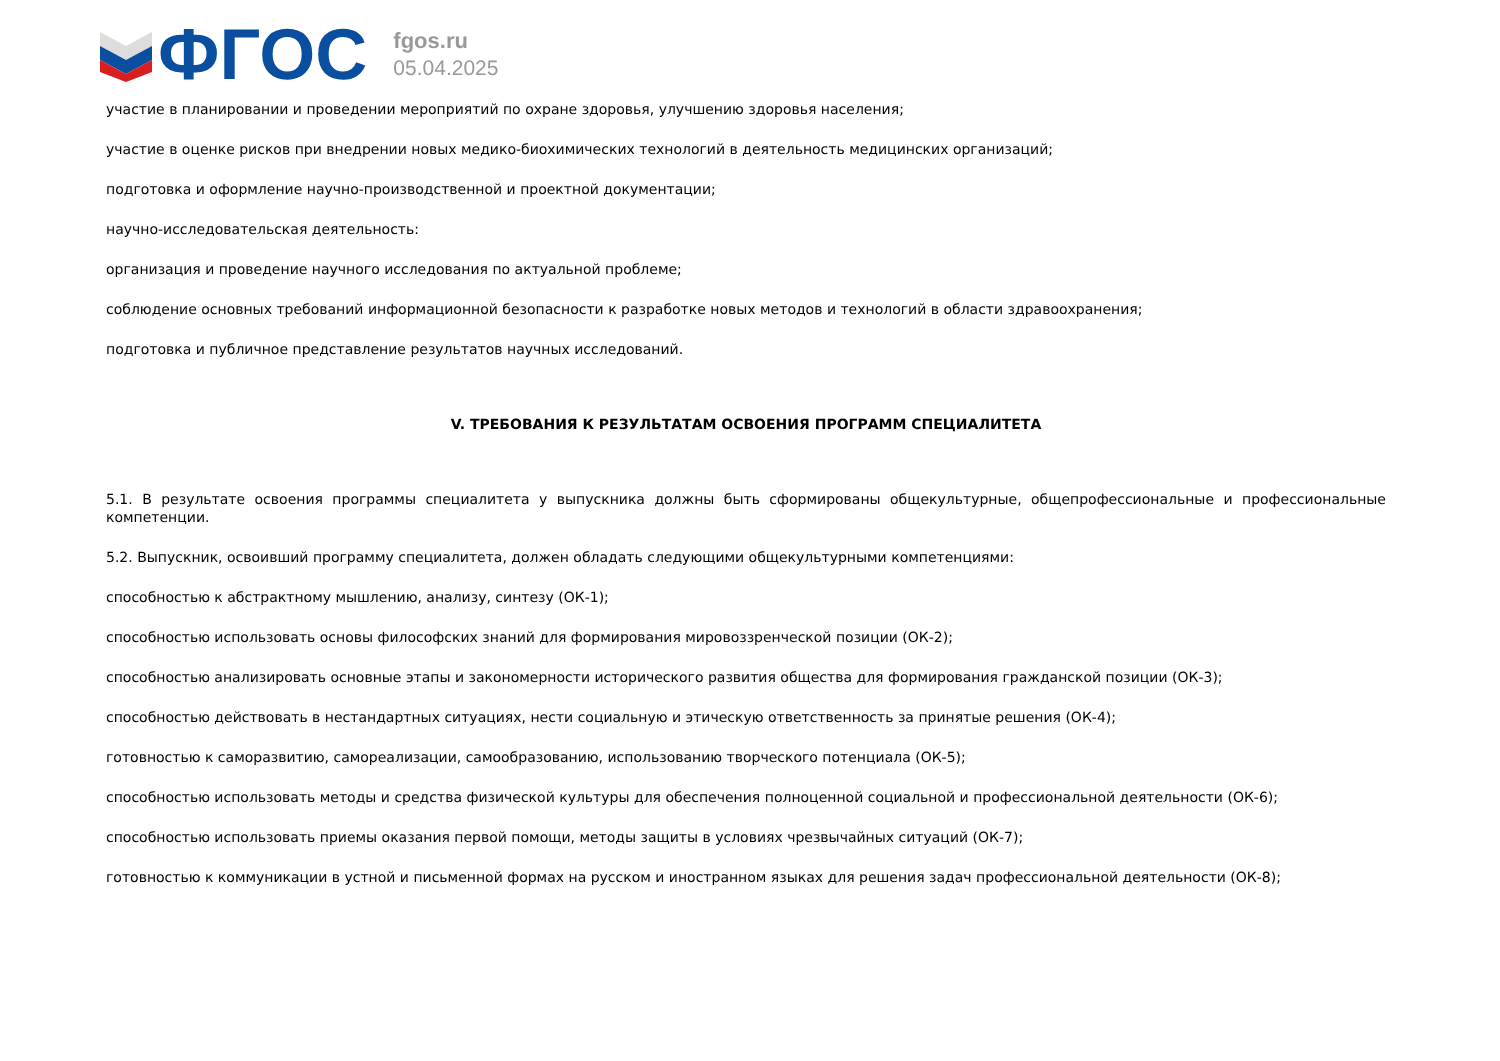ФГОС
fgos.ru
05.04.2025
участие в планировании и проведении мероприятий по охране здоровья, улучшению здоровья населения;
участие в оценке рисков при внедрении новых медико-биохимических технологий в деятельность медицинских организаций;
подготовка и оформление научно-производственной и проектной документации;
научно-исследовательская деятельность:
организация и проведение научного исследования по актуальной проблеме;
соблюдение основных требований информационной безопасности к разработке новых методов и технологий в области здравоохранения;
подготовка и публичное представление результатов научных исследований.
V. ТРЕБОВАНИЯ К РЕЗУЛЬТАТАМ ОСВОЕНИЯ ПРОГРАММ СПЕЦИАЛИТЕТА
5.1. В результате освоения программы специалитета у выпускника должны быть сформированы общекультурные, общепрофессиональные и профессиональные компетенции.
5.2. Выпускник, освоивший программу специалитета, должен обладать следующими общекультурными компетенциями:
способностью к абстрактному мышлению, анализу, синтезу (ОК-1);
способностью использовать основы философских знаний для формирования мировоззренческой позиции (ОК-2);
способностью анализировать основные этапы и закономерности исторического развития общества для формирования гражданской позиции (ОК-3);
способностью действовать в нестандартных ситуациях, нести социальную и этическую ответственность за принятые решения (ОК-4);
готовностью к саморазвитию, самореализации, самообразованию, использованию творческого потенциала (ОК-5);
способностью использовать методы и средства физической культуры для обеспечения полноценной социальной и профессиональной деятельности (ОК-6);
способностью использовать приемы оказания первой помощи, методы защиты в условиях чрезвычайных ситуаций (ОК-7);
готовностью к коммуникации в устной и письменной формах на русском и иностранном языках для решения задач профессиональной деятельности (ОК-8);